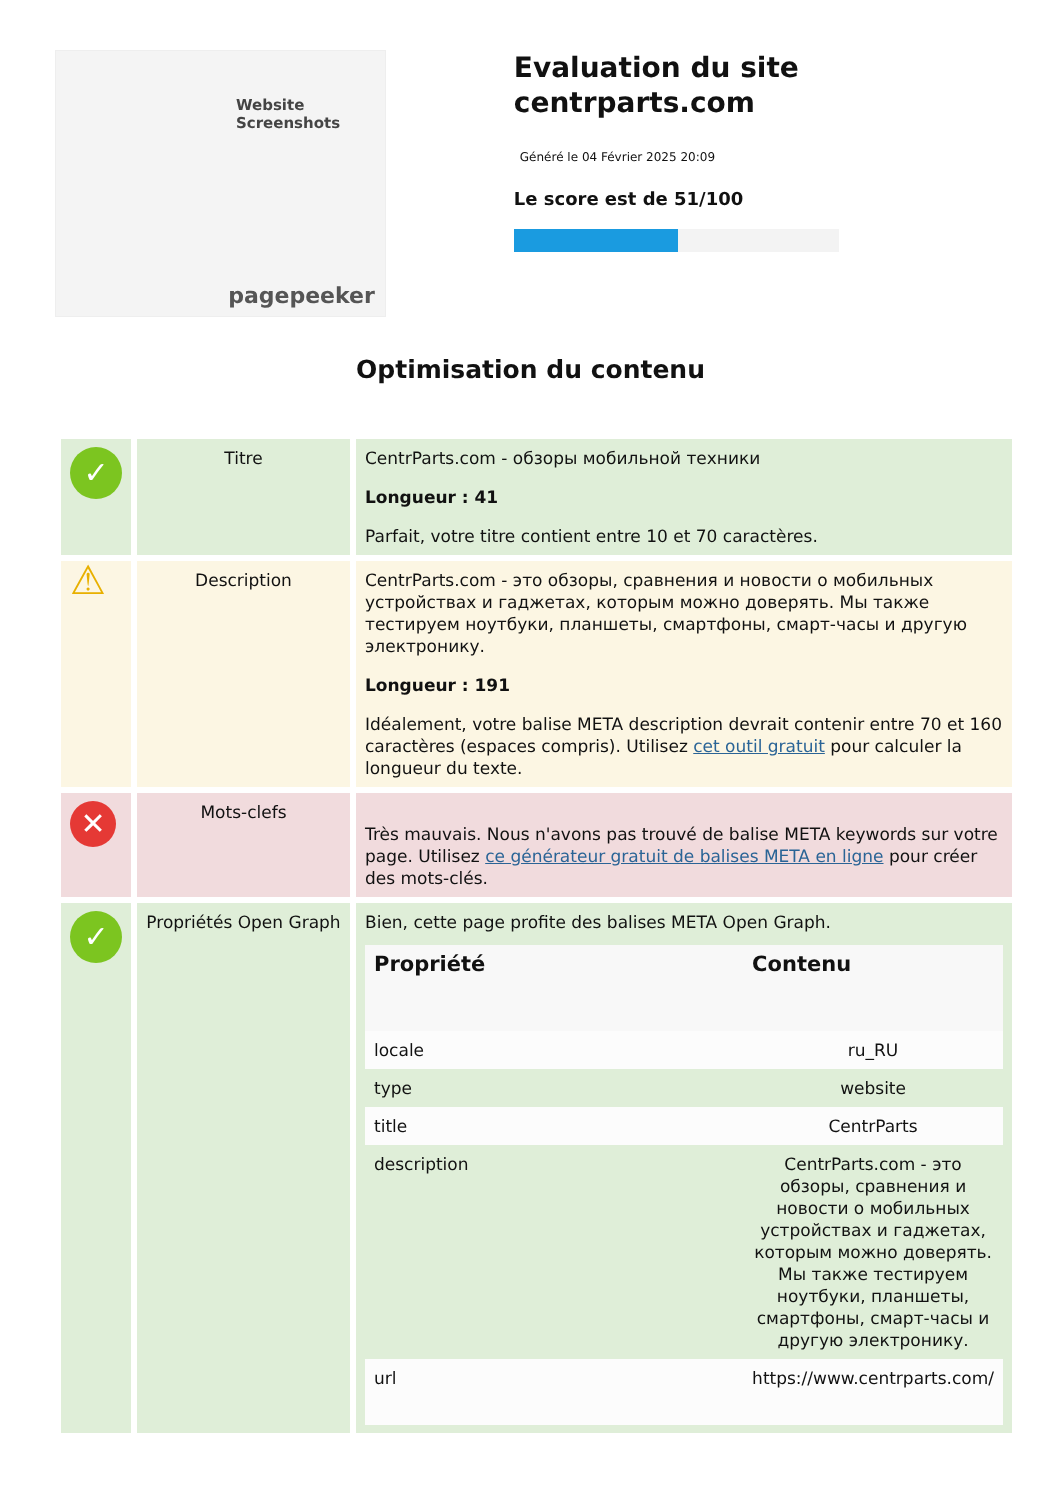Website Screenshots
pagepeeker
Evaluation du site centrparts.com
Généré le 04 Février 2025 20:09
Le score est de 51/100
Optimisation du contenu
| ✓ | Titre | CentrParts.com - обзоры мобильной техники Longueur : 41 Parfait, votre titre contient entre 10 et 70 caractères. |
| ⚠ | Description | CentrParts.com - это обзоры, сравнения и новости о мобильных устройствах и гаджетах, которым можно доверять. Мы также тестируем ноутбуки, планшеты, смартфоны, смарт-часы и другую электронику. Longueur : 191 Idéalement, votre balise META description devrait contenir entre 70 et 160 caractères (espaces compris). Utilisez cet outil gratuit pour calculer la longueur du texte. |
| ✕ | Mots-clefs | Très mauvais. Nous n'avons pas trouvé de balise META keywords sur votre page. Utilisez ce générateur gratuit de balises META en ligne pour créer des mots-clés. |
| ✓ | Propriétés Open Graph | Bien, cette page profite des balises META Open Graph. / Propriété / Contenu / / --- / --- / / locale / ru_RU / / type / website / / title / CentrParts / / description / CentrParts.com - это обзоры, сравнения и новости о мобильных устройствах и гаджетах, которым можно доверять. Мы также тестируем ноутбуки, планшеты, смартфоны, смарт-часы и другую электронику. / / url / https://www.centrparts.com/ / |